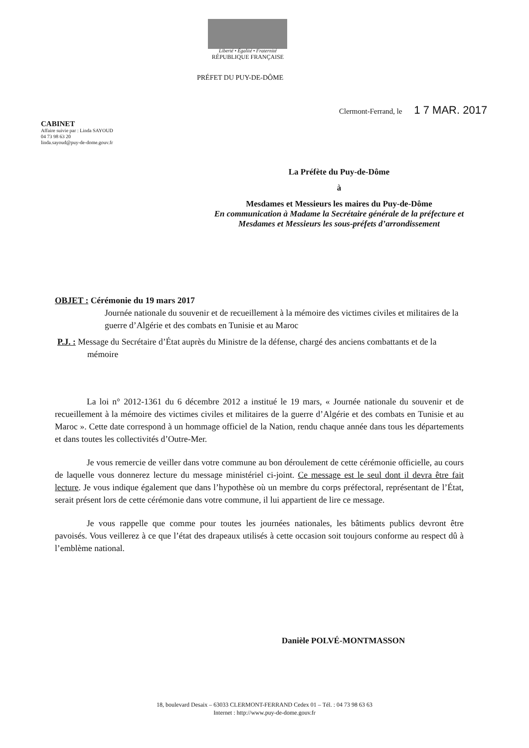Liberté • Égalité • Fraternité
RÉPUBLIQUE FRANÇAISE
PRÉFET DU PUY-DE-DÔME
Clermont-Ferrand, le 1 7 MAR. 2017
CABINET
Affaire suivie par : Linda SAYOUD
04 73 98 63 20
linda.sayoud@puy-de-dome.gouv.fr
La Préfète du Puy-de-Dôme
à
Mesdames et Messieurs les maires du Puy-de-Dôme
En communication à Madame la Secrétaire générale de la préfecture et Mesdames et Messieurs les sous-préfets d’arrondissement
OBJET : Cérémonie du 19 mars 2017
Journée nationale du souvenir et de recueillement à la mémoire des victimes civiles et militaires de la guerre d’Algérie et des combats en Tunisie et au Maroc
P.J. : Message du Secrétaire d’État auprès du Ministre de la défense, chargé des anciens combattants et de la mémoire
La loi n° 2012-1361 du 6 décembre 2012 a institué le 19 mars, « Journée nationale du souvenir et de recueillement à la mémoire des victimes civiles et militaires de la guerre d’Algérie et des combats en Tunisie et au Maroc ». Cette date correspond à un hommage officiel de la Nation, rendu chaque année dans tous les départements et dans toutes les collectivités d’Outre-Mer.
Je vous remercie de veiller dans votre commune au bon déroulement de cette cérémonie officielle, au cours de laquelle vous donnerez lecture du message ministériel ci-joint. Ce message est le seul dont il devra être fait lecture. Je vous indique également que dans l’hypothèse où un membre du corps préfectoral, représentant de l’État, serait présent lors de cette cérémonie dans votre commune, il lui appartient de lire ce message.
Je vous rappelle que comme pour toutes les journées nationales, les bâtiments publics devront être pavoisés. Vous veillerez à ce que l’état des drapeaux utilisés à cette occasion soit toujours conforme au respect dû à l’emblème national.
Danièle POLVÉ-MONTMASSON
18, boulevard Desaix – 63033 CLERMONT-FERRAND Cedex 01 – Tél. : 04 73 98 63 63
Internet : http://www.puy-de-dome.gouv.fr